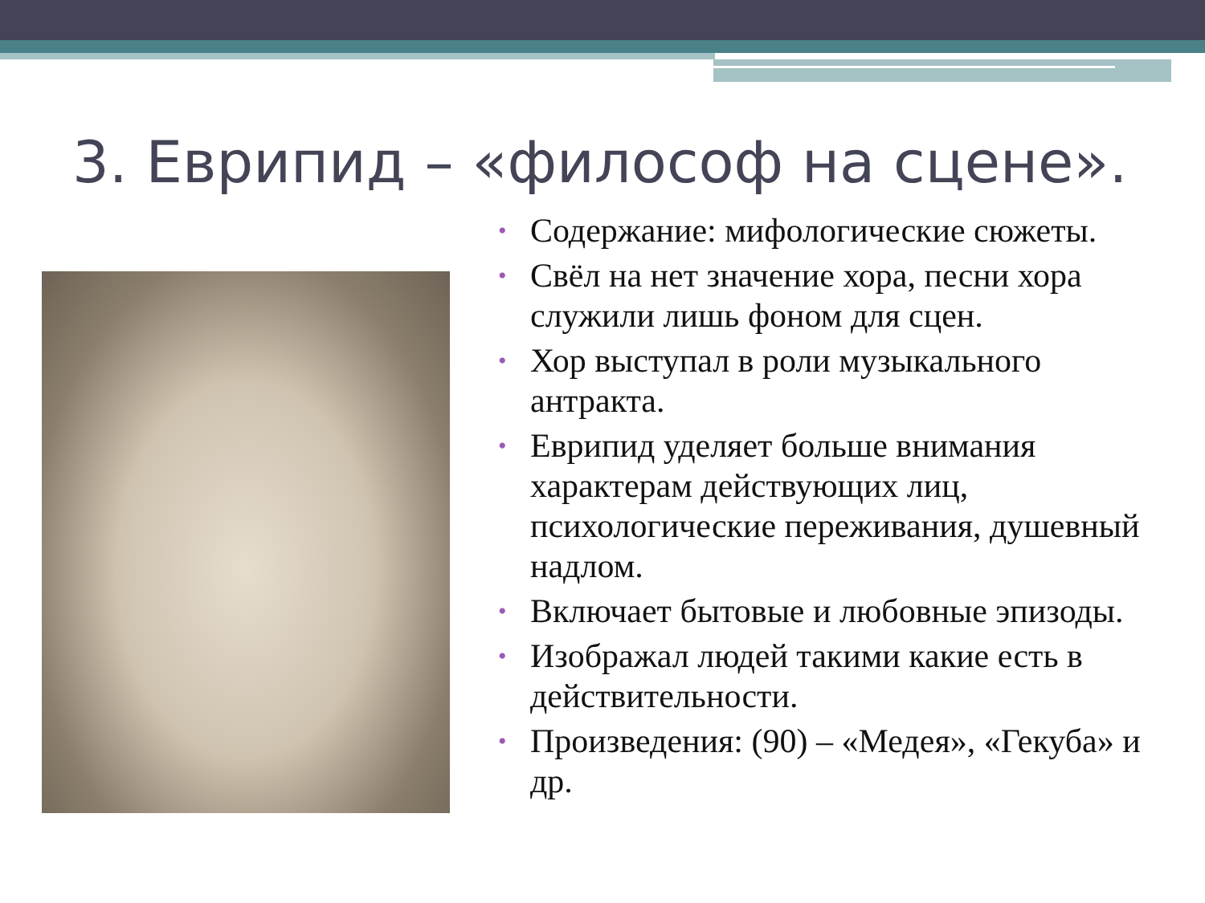3. Еврипид – «философ на сцене».
• Содержание: мифологические сюжеты.
• Свёл на нет значение хора, песни хора служили лишь фоном для сцен.
• Хор выступал в роли музыкального антракта.
• Еврипид уделяет больше внимания характерам действующих лиц, психологические переживания, душевный надлом.
• Включает бытовые и любовные эпизоды.
• Изображал людей такими какие есть в действительности.
• Произведения: (90) – «Медея», «Гекуба» и др.